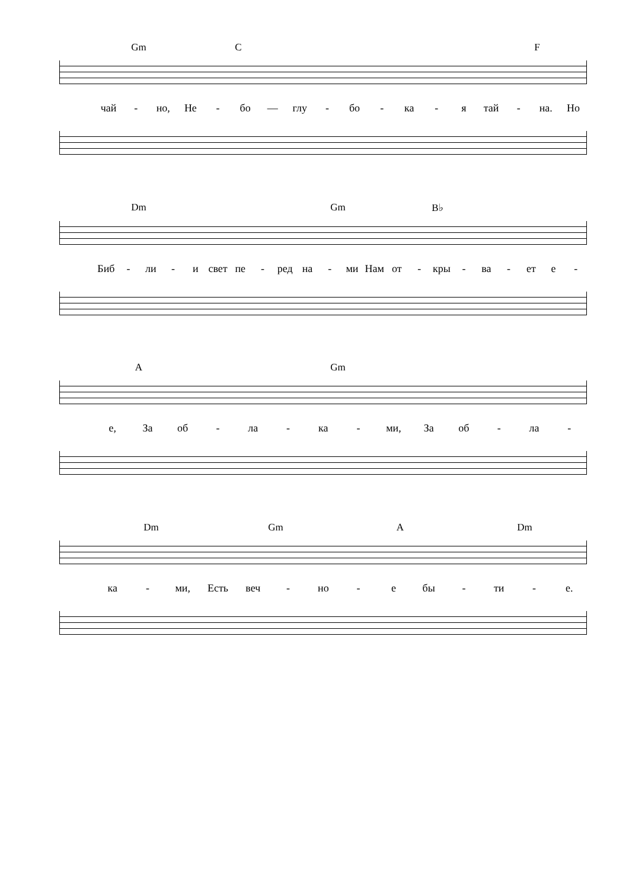Gm C F
чай - но, Не - бо — глу - бо - ка - я тай - на. Но
Dm Gm B♭
Биб - ли - и свет пе - ред на - ми Нам от - кры - ва - ет е -
A Gm
е, За об - ла - ка - ми, За об - ла -
Dm Gm A Dm
ка - ми, Есть веч - но - е бы - ти - е.